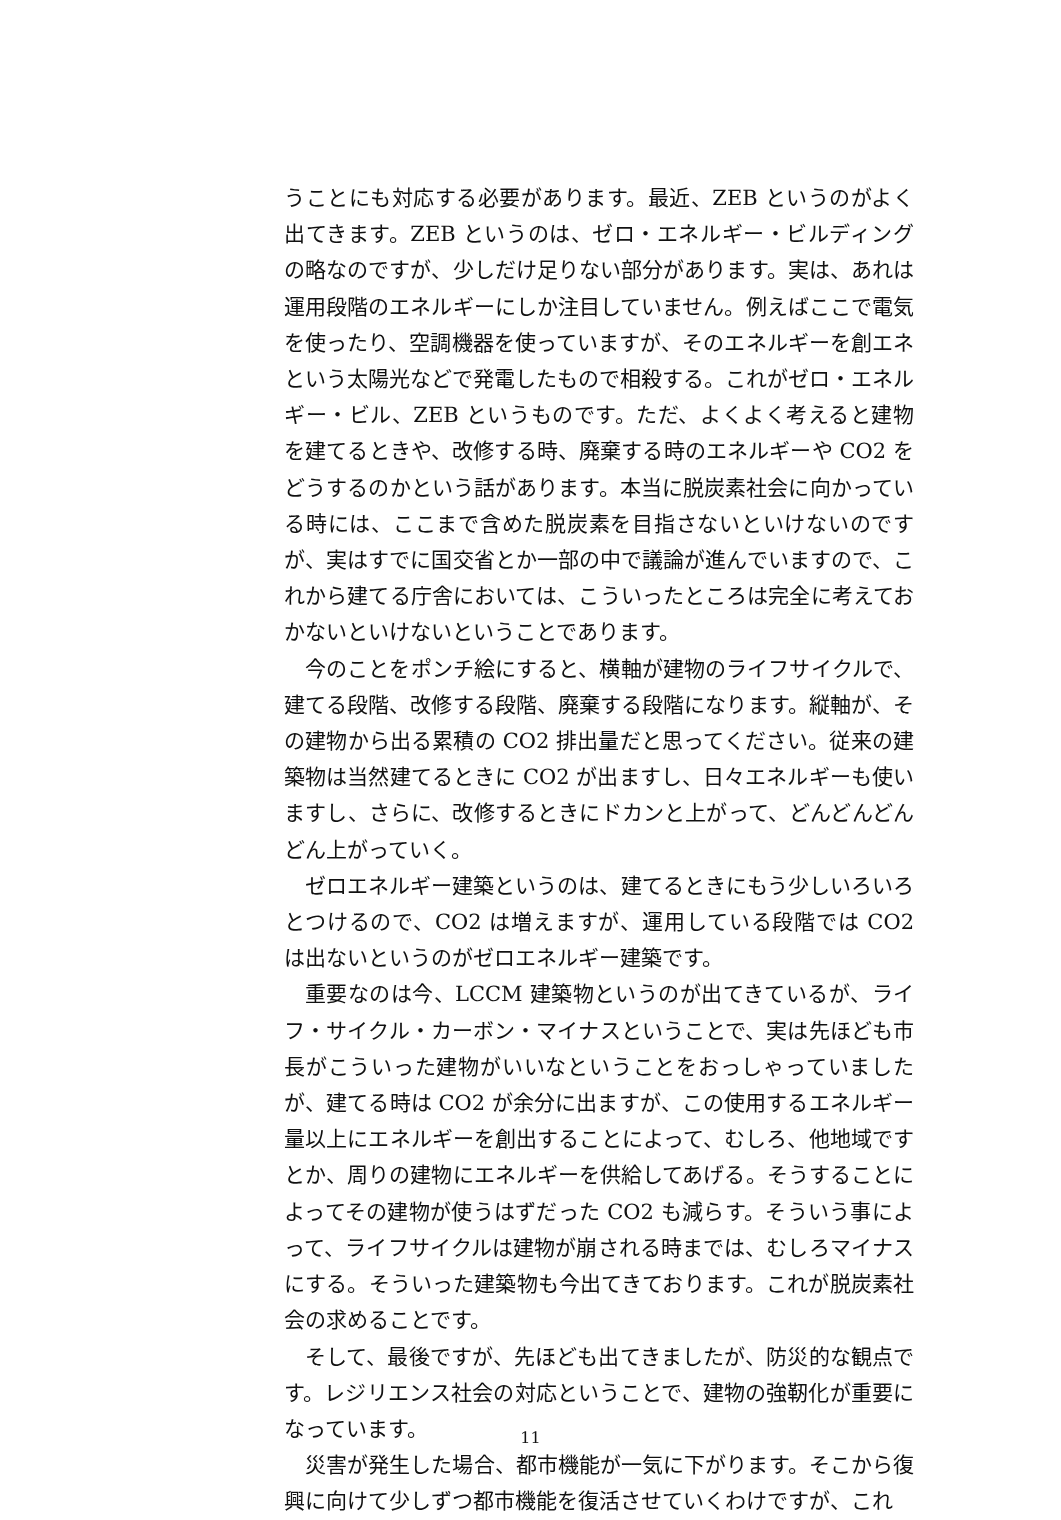うことにも対応する必要があります。最近、ZEB というのがよく出てきます。ZEB というのは、ゼロ・エネルギー・ビルディングの略なのですが、少しだけ足りない部分があります。実は、あれは運用段階のエネルギーにしか注目していません。例えばここで電気を使ったり、空調機器を使っていますが、そのエネルギーを創エネという太陽光などで発電したもので相殺する。これがゼロ・エネルギー・ビル、ZEB というものです。ただ、よくよく考えると建物を建てるときや、改修する時、廃棄する時のエネルギーや CO2 をどうするのかという話があります。本当に脱炭素社会に向かっている時には、ここまで含めた脱炭素を目指さないといけないのですが、実はすでに国交省とか一部の中で議論が進んでいますので、これから建てる庁舎においては、こういったところは完全に考えておかないといけないということであります。
今のことをポンチ絵にすると、横軸が建物のライフサイクルで、建てる段階、改修する段階、廃棄する段階になります。縦軸が、その建物から出る累積の CO2 排出量だと思ってください。従来の建築物は当然建てるときに CO2 が出ますし、日々エネルギーも使いますし、さらに、改修するときにドカンと上がって、どんどんどんどん上がっていく。
ゼロエネルギー建築というのは、建てるときにもう少しいろいろとつけるので、CO2 は増えますが、運用している段階では CO2 は出ないというのがゼロエネルギー建築です。
重要なのは今、LCCM 建築物というのが出てきているが、ライフ・サイクル・カーボン・マイナスということで、実は先ほども市長がこういった建物がいいなということをおっしゃっていましたが、建てる時は CO2 が余分に出ますが、この使用するエネルギー量以上にエネルギーを創出することによって、むしろ、他地域ですとか、周りの建物にエネルギーを供給してあげる。そうすることによってその建物が使うはずだった CO2 も減らす。そういう事によって、ライフサイクルは建物が崩される時までは、むしろマイナスにする。そういった建築物も今出てきております。これが脱炭素社会の求めることです。
そして、最後ですが、先ほども出てきましたが、防災的な観点です。レジリエンス社会の対応ということで、建物の強靭化が重要になっています。
災害が発生した場合、都市機能が一気に下がります。そこから復興に向けて少しずつ都市機能を復活させていくわけですが、これ
11